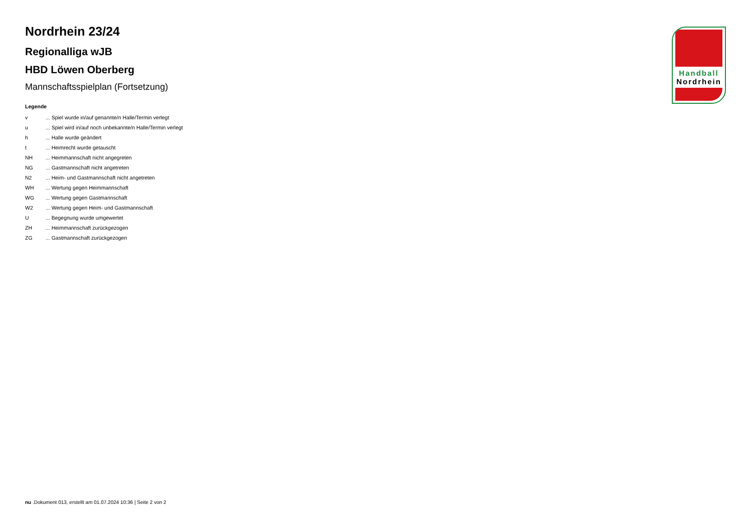Nordrhein 23/24
Regionalliga wJB
HBD Löwen Oberberg
Mannschaftsspielplan (Fortsetzung)
Legende
| v | ... Spiel wurde in/auf genannte/n Halle/Termin verlegt |
| u | ... Spiel wird in/auf noch unbekannte/n Halle/Termin verlegt |
| h | ... Halle wurde geändert |
| t | ... Heimrecht wurde getauscht |
| NH | ... Heimmannschaft nicht angegreten |
| NG | ... Gastmannschaft nicht angetreten |
| N2 | ... Heim- und Gastmannschaft nicht angetreten |
| WH | ... Wertung gegen Heimmannschaft |
| WG | ... Wertung gegen Gastmannschaft |
| W2 | ... Wertung gegen Heim- und Gastmannschaft |
| U | ... Begegnung wurde umgewertet |
| ZH | ... Heimmannschaft zurückgezogen |
| ZG | ... Gastmannschaft zurückgezogen |
Handball
Nordrhein
nu .Dokument 013, erstellt am 01.07.2024 10:36 | Seite 2 von 2